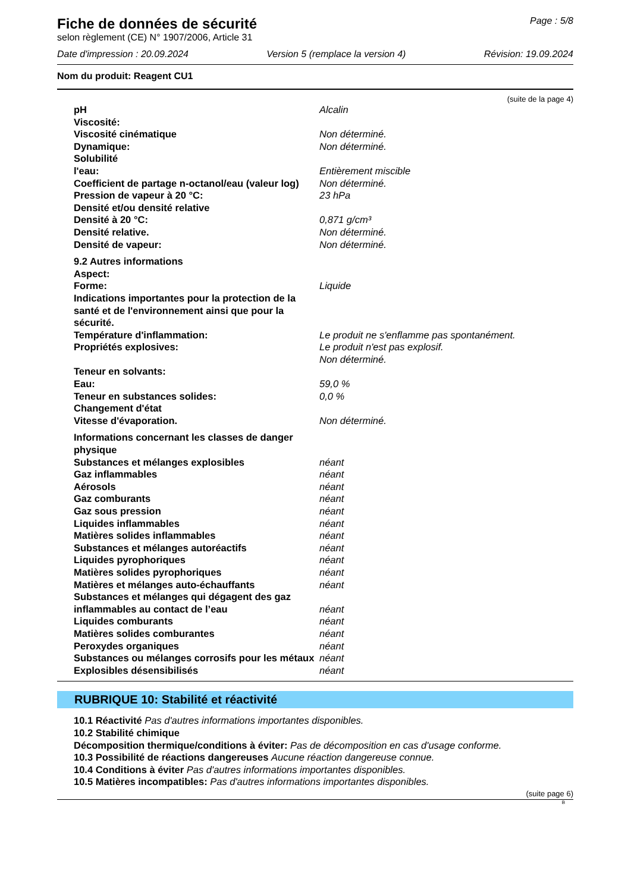Fiche de données de sécurité
selon règlement (CE) N° 1907/2006, Article 31
Page : 5/8
Date d'impression : 20.09.2024 Version 5 (remplace la version 4) Révision: 19.09.2024
Nom du produit: Reagent CU1
(suite de la page 4)
| pH | Alcalin |
| Viscosité: | |
| Viscosité cinématique | Non déterminé. |
| Dynamique: | Non déterminé. |
| Solubilité | |
| l'eau: | Entièrement miscible |
| Coefficient de partage n-octanol/eau (valeur log) | Non déterminé. |
| Pression de vapeur à 20 °C: | 23 hPa |
| Densité et/ou densité relative | |
| Densité à 20 °C: | 0,871 g/cm³ |
| Densité relative. | Non déterminé. |
| Densité de vapeur: | Non déterminé. |
| 9.2 Autres informations | |
| Aspect: | |
| Forme: | Liquide |
| Indications importantes pour la protection de la santé et de l'environnement ainsi que pour la sécurité. | |
| Température d'inflammation: | Le produit ne s'enflamme pas spontanément. |
| Propriétés explosives: | Le produit n'est pas explosif. Non déterminé. |
| Teneur en solvants: | |
| Eau: | 59,0 % |
| Teneur en substances solides: | 0,0 % |
| Changement d'état | |
| Vitesse d'évaporation. | Non déterminé. |
| Informations concernant les classes de danger physique | |
| Substances et mélanges explosibles | néant |
| Gaz inflammables | néant |
| Aérosols | néant |
| Gaz comburants | néant |
| Gaz sous pression | néant |
| Liquides inflammables | néant |
| Matières solides inflammables | néant |
| Substances et mélanges autoréactifs | néant |
| Liquides pyrophoriques | néant |
| Matières solides pyrophoriques | néant |
| Matières et mélanges auto-échauffants | néant |
| Substances et mélanges qui dégagent des gaz inflammables au contact de l’eau | néant |
| Liquides comburants | néant |
| Matières solides comburantes | néant |
| Peroxydes organiques | néant |
| Substances ou mélanges corrosifs pour les métaux | néant |
| Explosibles désensibilisés | néant |
RUBRIQUE 10: Stabilité et réactivité
10.1 Réactivité Pas d'autres informations importantes disponibles.
10.2 Stabilité chimique
Décomposition thermique/conditions à éviter: Pas de décomposition en cas d'usage conforme.
10.3 Possibilité de réactions dangereuses Aucune réaction dangereuse connue.
10.4 Conditions à éviter Pas d'autres informations importantes disponibles.
10.5 Matières incompatibles: Pas d'autres informations importantes disponibles.
(suite page 6)
B